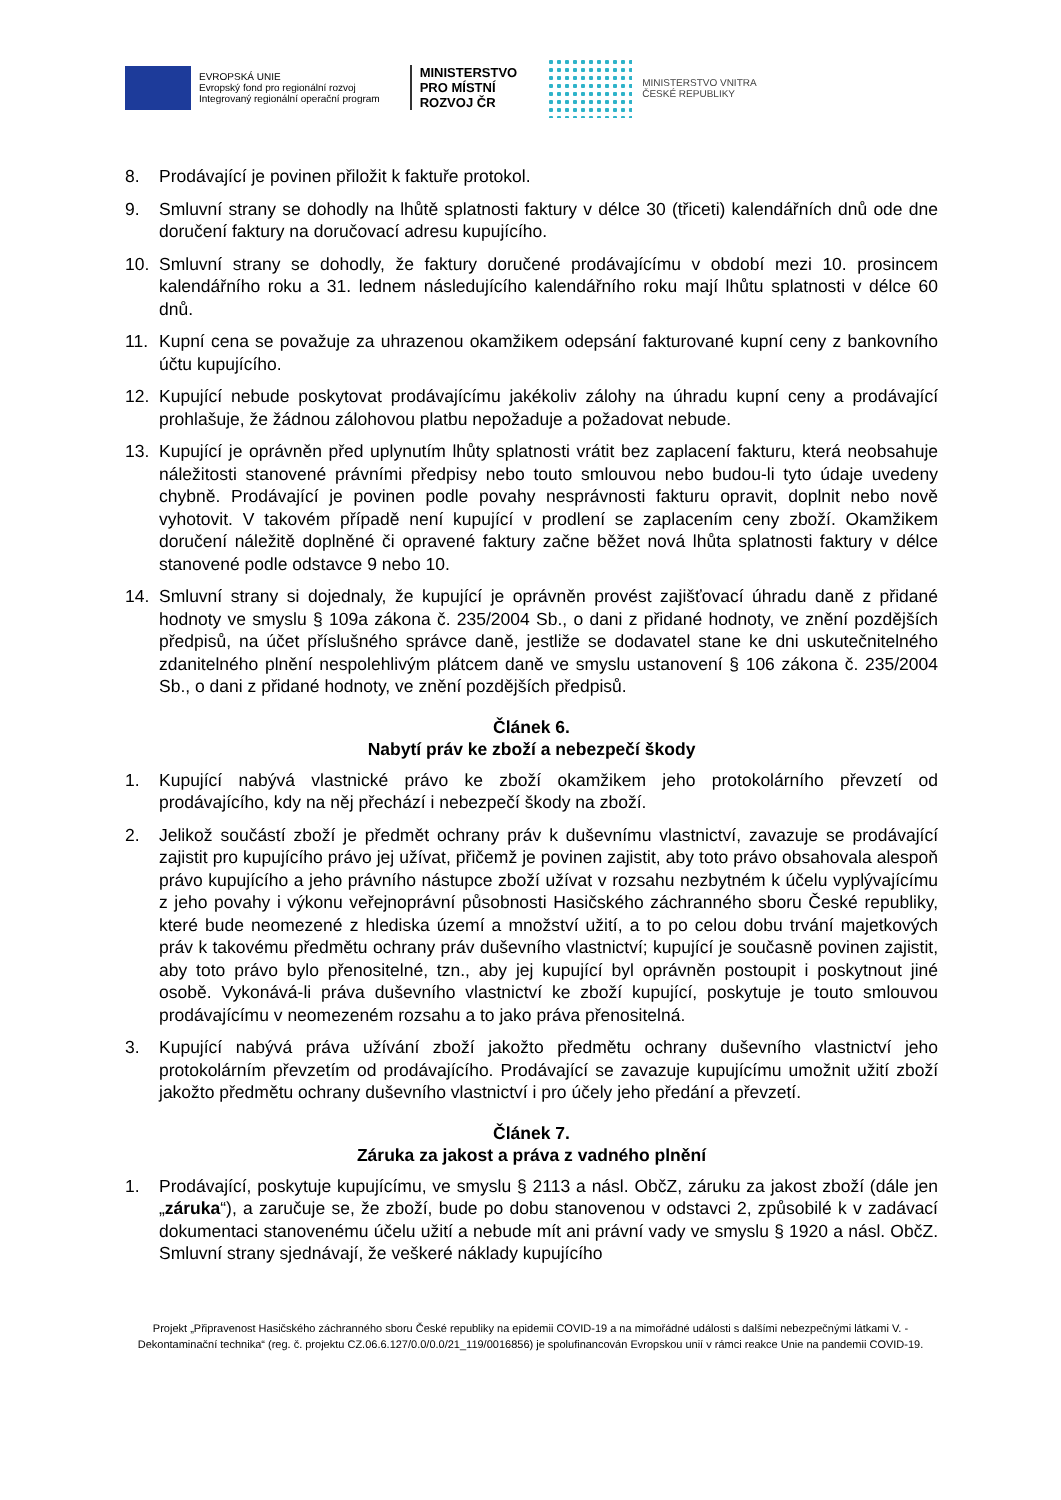EVROPSKÁ UNIE
Evropský fond pro regionální rozvoj
Integrovaný regionální operační program
MINISTERSTVO
PRO MÍSTNÍ
ROZVOJ ČR
MINISTERSTVO VNITRA
ČESKÉ REPUBLIKY
8. Prodávající je povinen přiložit k faktuře protokol.
9. Smluvní strany se dohodly na lhůtě splatnosti faktury v délce 30 (třiceti) kalendářních dnů ode dne doručení faktury na doručovací adresu kupujícího.
10. Smluvní strany se dohodly, že faktury doručené prodávajícímu v období mezi 10. prosincem kalendářního roku a 31. lednem následujícího kalendářního roku mají lhůtu splatnosti v délce 60 dnů.
11. Kupní cena se považuje za uhrazenou okamžikem odepsání fakturované kupní ceny z bankovního účtu kupujícího.
12. Kupující nebude poskytovat prodávajícímu jakékoliv zálohy na úhradu kupní ceny a prodávající prohlašuje, že žádnou zálohovou platbu nepožaduje a požadovat nebude.
13. Kupující je oprávněn před uplynutím lhůty splatnosti vrátit bez zaplacení fakturu, která neobsahuje náležitosti stanovené právními předpisy nebo touto smlouvou nebo budou-li tyto údaje uvedeny chybně. Prodávající je povinen podle povahy nesprávnosti fakturu opravit, doplnit nebo nově vyhotovit. V takovém případě není kupující v prodlení se zaplacením ceny zboží. Okamžikem doručení náležitě doplněné či opravené faktury začne běžet nová lhůta splatnosti faktury v délce stanovené podle odstavce 9 nebo 10.
14. Smluvní strany si dojednaly, že kupující je oprávněn provést zajišťovací úhradu daně z přidané hodnoty ve smyslu § 109a zákona č. 235/2004 Sb., o dani z přidané hodnoty, ve znění pozdějších předpisů, na účet příslušného správce daně, jestliže se dodavatel stane ke dni uskutečnitelného zdanitelného plnění nespolehlivým plátcem daně ve smyslu ustanovení § 106 zákona č. 235/2004 Sb., o dani z přidané hodnoty, ve znění pozdějších předpisů.
Článek 6.
Nabytí práv ke zboží a nebezpečí škody
1. Kupující nabývá vlastnické právo ke zboží okamžikem jeho protokolárního převzetí od prodávajícího, kdy na něj přechází i nebezpečí škody na zboží.
2. Jelikož součástí zboží je předmět ochrany práv k duševnímu vlastnictví, zavazuje se prodávající zajistit pro kupujícího právo jej užívat, přičemž je povinen zajistit, aby toto právo obsahovala alespoň právo kupujícího a jeho právního nástupce zboží užívat v rozsahu nezbytném k účelu vyplývajícímu z jeho povahy i výkonu veřejnoprávní působnosti Hasičského záchranného sboru České republiky, které bude neomezené z hlediska území a množství užití, a to po celou dobu trvání majetkových práv k takovému předmětu ochrany práv duševního vlastnictví; kupující je současně povinen zajistit, aby toto právo bylo přenositelné, tzn., aby jej kupující byl oprávněn postoupit i poskytnout jiné osobě. Vykonává-li práva duševního vlastnictví ke zboží kupující, poskytuje je touto smlouvou prodávajícímu v neomezeném rozsahu a to jako práva přenositelná.
3. Kupující nabývá práva užívání zboží jakožto předmětu ochrany duševního vlastnictví jeho protokolárním převzetím od prodávajícího. Prodávající se zavazuje kupujícímu umožnit užití zboží jakožto předmětu ochrany duševního vlastnictví i pro účely jeho předání a převzetí.
Článek 7.
Záruka za jakost a práva z vadného plnění
1. Prodávající, poskytuje kupujícímu, ve smyslu § 2113 a násl. ObčZ, záruku za jakost zboží (dále jen „záruka“), a zaručuje se, že zboží, bude po dobu stanovenou v odstavci 2, způsobilé k v zadávací dokumentaci stanovenému účelu užití a nebude mít ani právní vady ve smyslu § 1920 a násl. ObčZ. Smluvní strany sjednávají, že veškeré náklady kupujícího
Projekt „Připravenost Hasičského záchranného sboru České republiky na epidemii COVID-19 a na mimořádné události s dalšími nebezpečnými látkami V. - Dekontaminační technika“ (reg. č. projektu CZ.06.6.127/0.0/0.0/21_119/0016856) je spolufinancován Evropskou unií v rámci reakce Unie na pandemii COVID-19.